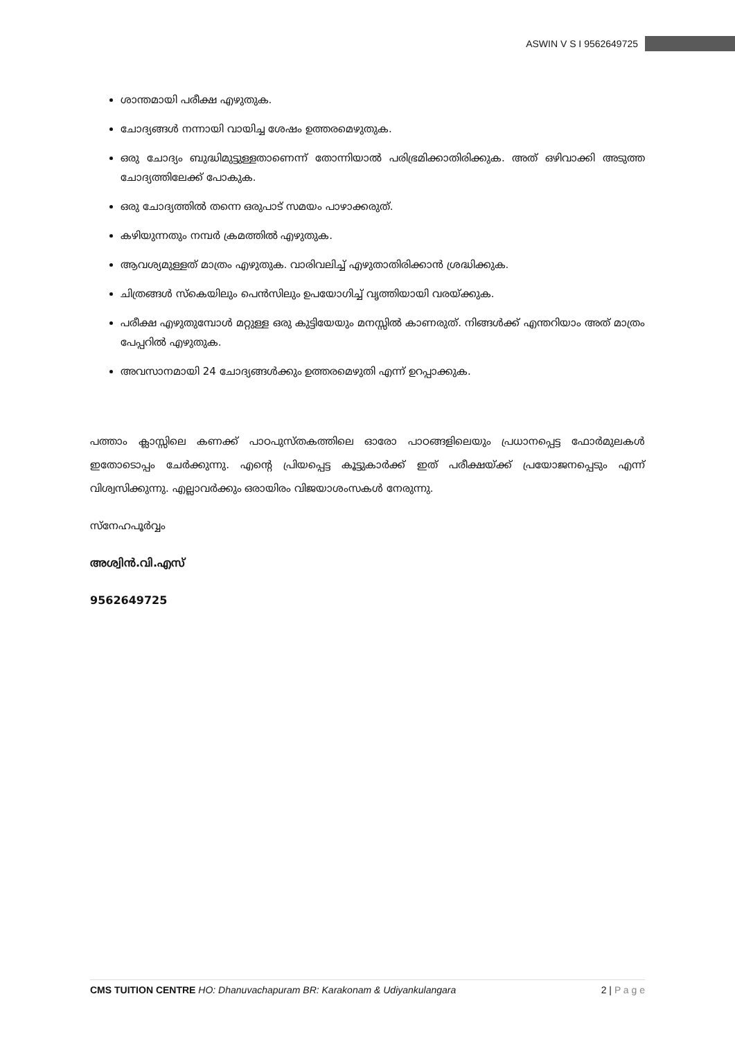ASWIN V S I 9562649725
ശാന്തമായി പരീക്ഷ എഴുതുക.
ചോദ്യങ്ങൾ നന്നായി വായിച്ച ശേഷം ഉത്തരമെഴുതുക.
ഒരു ചോദ്യം ബുദ്ധിമുട്ടുള്ളതാണെന്ന് തോന്നിയാൽ പരിഭ്രമിക്കാതിരിക്കുക. അത് ഒഴിവാക്കി അടുത്ത ചോദ്യത്തിലേക്ക് പോകുക.
ഒരു ചോദ്യത്തിൽ തന്നെ ഒരുപാട് സമയം പാഴാക്കരുത്.
കഴിയുന്നതും നമ്പർ ക്രമത്തിൽ എഴുതുക.
ആവശ്യമുള്ളത് മാത്രം എഴുതുക. വാരിവലിച്ച് എഴുതാതിരിക്കാൻ ശ്രദ്ധിക്കുക.
ചിത്രങ്ങൾ സ്കെയിലും പെൻസിലും ഉപയോഗിച്ച് വൃത്തിയായി വരയ്ക്കുക.
പരീക്ഷ എഴുതുമ്പോൾ മറ്റുള്ള ഒരു കുട്ടിയേയും മനസ്സിൽ കാണരുത്. നിങ്ങൾക്ക് എന്തറിയാം അത് മാത്രം പേപ്പറിൽ എഴുതുക.
അവസാനമായി 24 ചോദ്യങ്ങൾക്കും ഉത്തരമെഴുതി എന്ന് ഉറപ്പാക്കുക.
പത്താം ക്ലാസ്സിലെ കണക്ക് പാഠപുസ്തകത്തിലെ ഓരോ പാഠങ്ങളിലെയും പ്രധാനപ്പെട്ട ഫോർമുലകൾ ഇതോടൊപ്പം ചേർക്കുന്നു. എന്റെ പ്രിയപ്പെട്ട കൂട്ടുകാർക്ക് ഇത് പരീക്ഷയ്ക്ക് പ്രയോജനപ്പെടും എന്ന് വിശ്വസിക്കുന്നു. എല്ലാവർക്കും ഒരായിരം വിജയാശംസകൾ നേരുന്നു.
സ്നേഹപൂർവ്വം
അശ്വിൻ.വി.എസ്
9562649725
CMS TUITION CENTRE HO: Dhanuvachapuram BR: Karakonam & Udiyankulangara
2 | P a g e